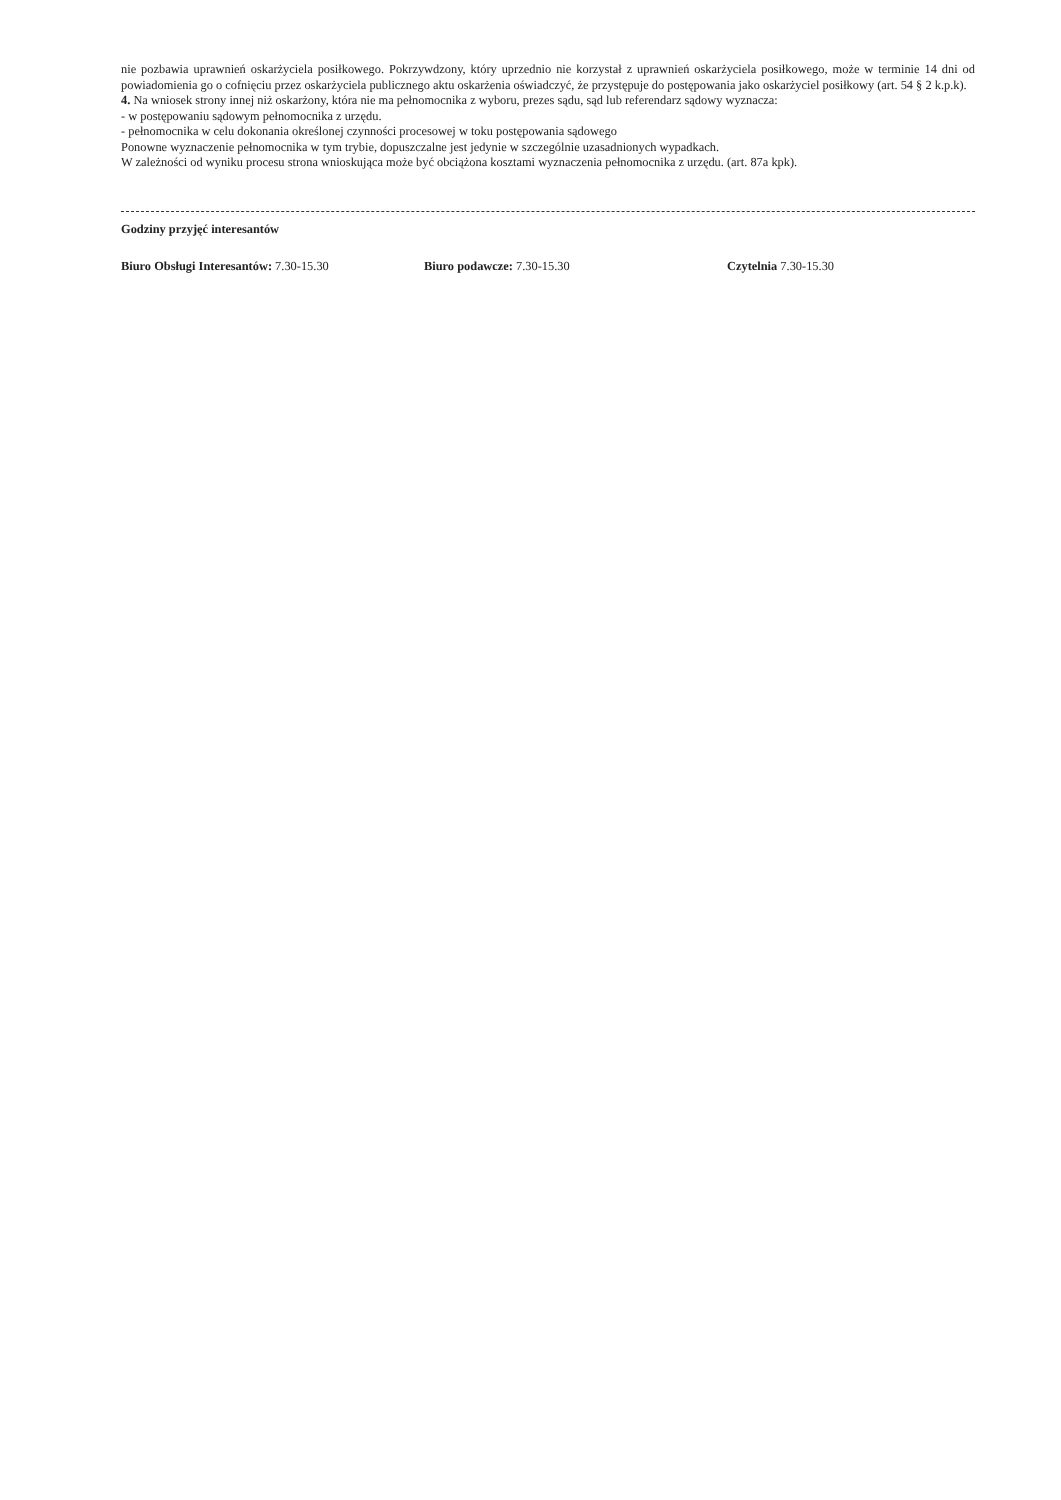nie pozbawia uprawnień oskarżyciela posiłkowego. Pokrzywdzony, który uprzednio nie korzystał z uprawnień oskarżyciela posiłkowego, może w terminie 14 dni od powiadomienia go o cofnięciu przez oskarżyciela publicznego aktu oskarżenia oświadczyć, że przystępuje do postępowania jako oskarżyciel posiłkowy (art. 54 § 2 k.p.k).
4. Na wniosek strony innej niż oskarżony, która nie ma pełnomocnika z wyboru, prezes sądu, sąd lub referendarz sądowy wyznacza:
- w postępowaniu sądowym pełnomocnika z urzędu.
- pełnomocnika w celu dokonania określonej czynności procesowej w toku postępowania sądowego
Ponowne wyznaczenie pełnomocnika w tym trybie, dopuszczalne jest jedynie w szczególnie uzasadnionych wypadkach.
W zależności od wyniku procesu strona wnioskująca może być obciążona kosztami wyznaczenia pełnomocnika z urzędu. (art. 87a kpk).
Godziny przyjęć interesantów
Biuro Obsługi Interesantów: 7.30-15.30 Biuro podawcze: 7.30-15.30 Czytelnia 7.30-15.30